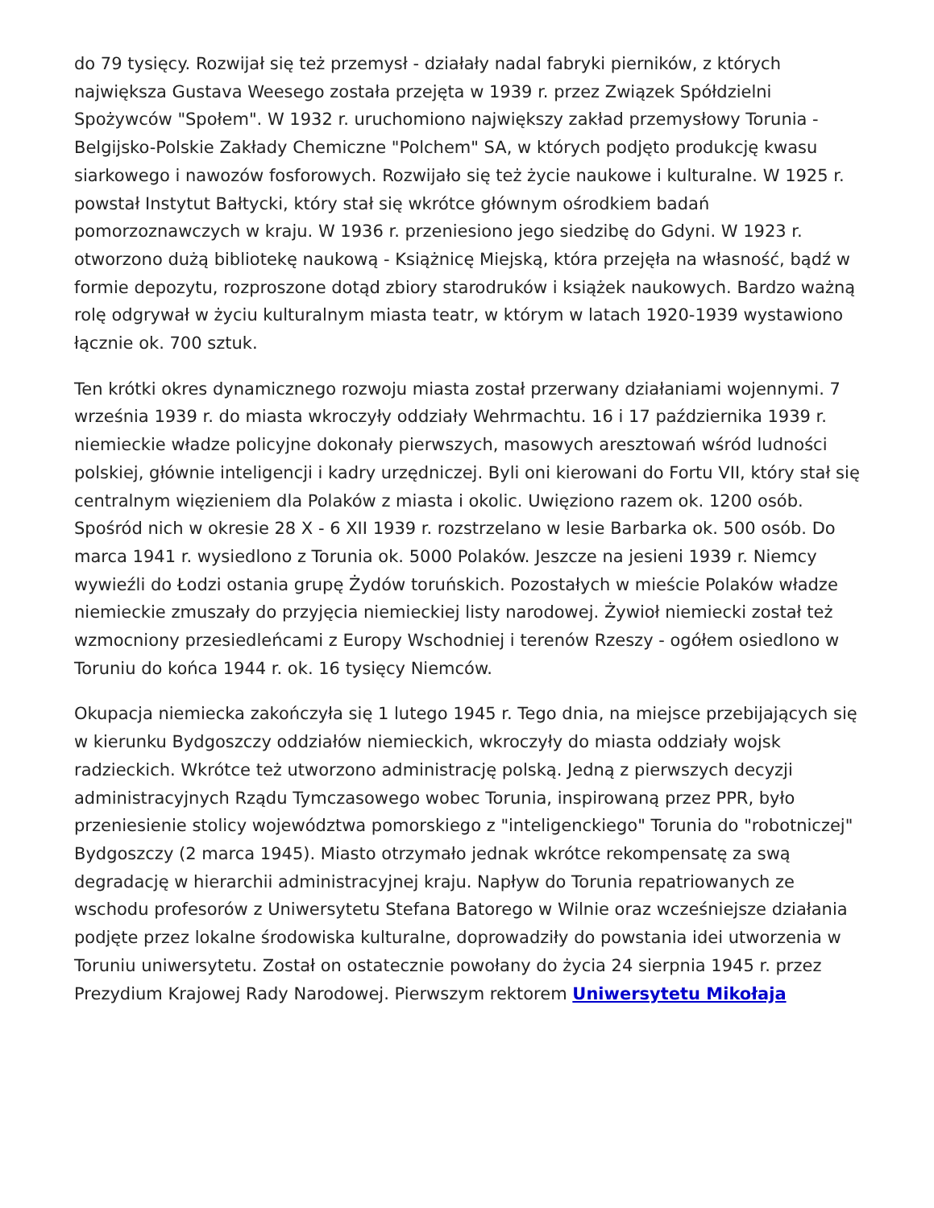do 79 tysięcy. Rozwijał się też przemysł - działały nadal fabryki pierników, z których największa Gustava Weesego została przejęta w 1939 r. przez Związek Spółdzielni Spożywców "Społem". W 1932 r. uruchomiono największy zakład przemysłowy Torunia - Belgijsko-Polskie Zakłady Chemiczne "Polchem" SA, w których podjęto produkcję kwasu siarkowego i nawozów fosforowych. Rozwijało się też życie naukowe i kulturalne. W 1925 r. powstał Instytut Bałtycki, który stał się wkrótce głównym ośrodkiem badań pomorzoznawczych w kraju. W 1936 r. przeniesiono jego siedzibę do Gdyni. W 1923 r. otworzono dużą bibliotekę naukową - Książnicę Miejską, która przejęła na własność, bądź w formie depozytu, rozproszone dotąd zbiory starodruków i książek naukowych. Bardzo ważną rolę odgrywał w życiu kulturalnym miasta teatr, w którym w latach 1920-1939 wystawiono łącznie ok. 700 sztuk.
Ten krótki okres dynamicznego rozwoju miasta został przerwany działaniami wojennymi. 7 września 1939 r. do miasta wkroczyły oddziały Wehrmachtu. 16 i 17 października 1939 r. niemieckie władze policyjne dokonały pierwszych, masowych aresztowań wśród ludności polskiej, głównie inteligencji i kadry urzędniczej. Byli oni kierowani do Fortu VII, który stał się centralnym więzieniem dla Polaków z miasta i okolic. Uwięziono razem ok. 1200 osób. Spośród nich w okresie 28 X - 6 XII 1939 r. rozstrzelano w lesie Barbarka ok. 500 osób. Do marca 1941 r. wysiedlono z Torunia ok. 5000 Polaków. Jeszcze na jesieni 1939 r. Niemcy wywieźli do Łodzi ostania grupę Żydów toruńskich. Pozostałych w mieście Polaków władze niemieckie zmuszały do przyjęcia niemieckiej listy narodowej. Żywioł niemiecki został też wzmocniony przesiedleńcami z Europy Wschodniej i terenów Rzeszy - ogółem osiedlono w Toruniu do końca 1944 r. ok. 16 tysięcy Niemców.
Okupacja niemiecka zakończyła się 1 lutego 1945 r. Tego dnia, na miejsce przebijających się w kierunku Bydgoszczy oddziałów niemieckich, wkroczyły do miasta oddziały wojsk radzieckich. Wkrótce też utworzono administrację polską. Jedną z pierwszych decyzji administracyjnych Rządu Tymczasowego wobec Torunia, inspirowaną przez PPR, było przeniesienie stolicy województwa pomorskiego z "inteligenckiego" Torunia do "robotniczej" Bydgoszczy (2 marca 1945). Miasto otrzymało jednak wkrótce rekompensatę za swą degradację w hierarchii administracyjnej kraju. Napływ do Torunia repatriowanych ze wschodu profesorów z Uniwersytetu Stefana Batorego w Wilnie oraz wcześniejsze działania podjęte przez lokalne środowiska kulturalne, doprowadziły do powstania idei utworzenia w Toruniu uniwersytetu. Został on ostatecznie powołany do życia 24 sierpnia 1945 r. przez Prezydium Krajowej Rady Narodowej. Pierwszym rektorem Uniwersytetu Mikołaja